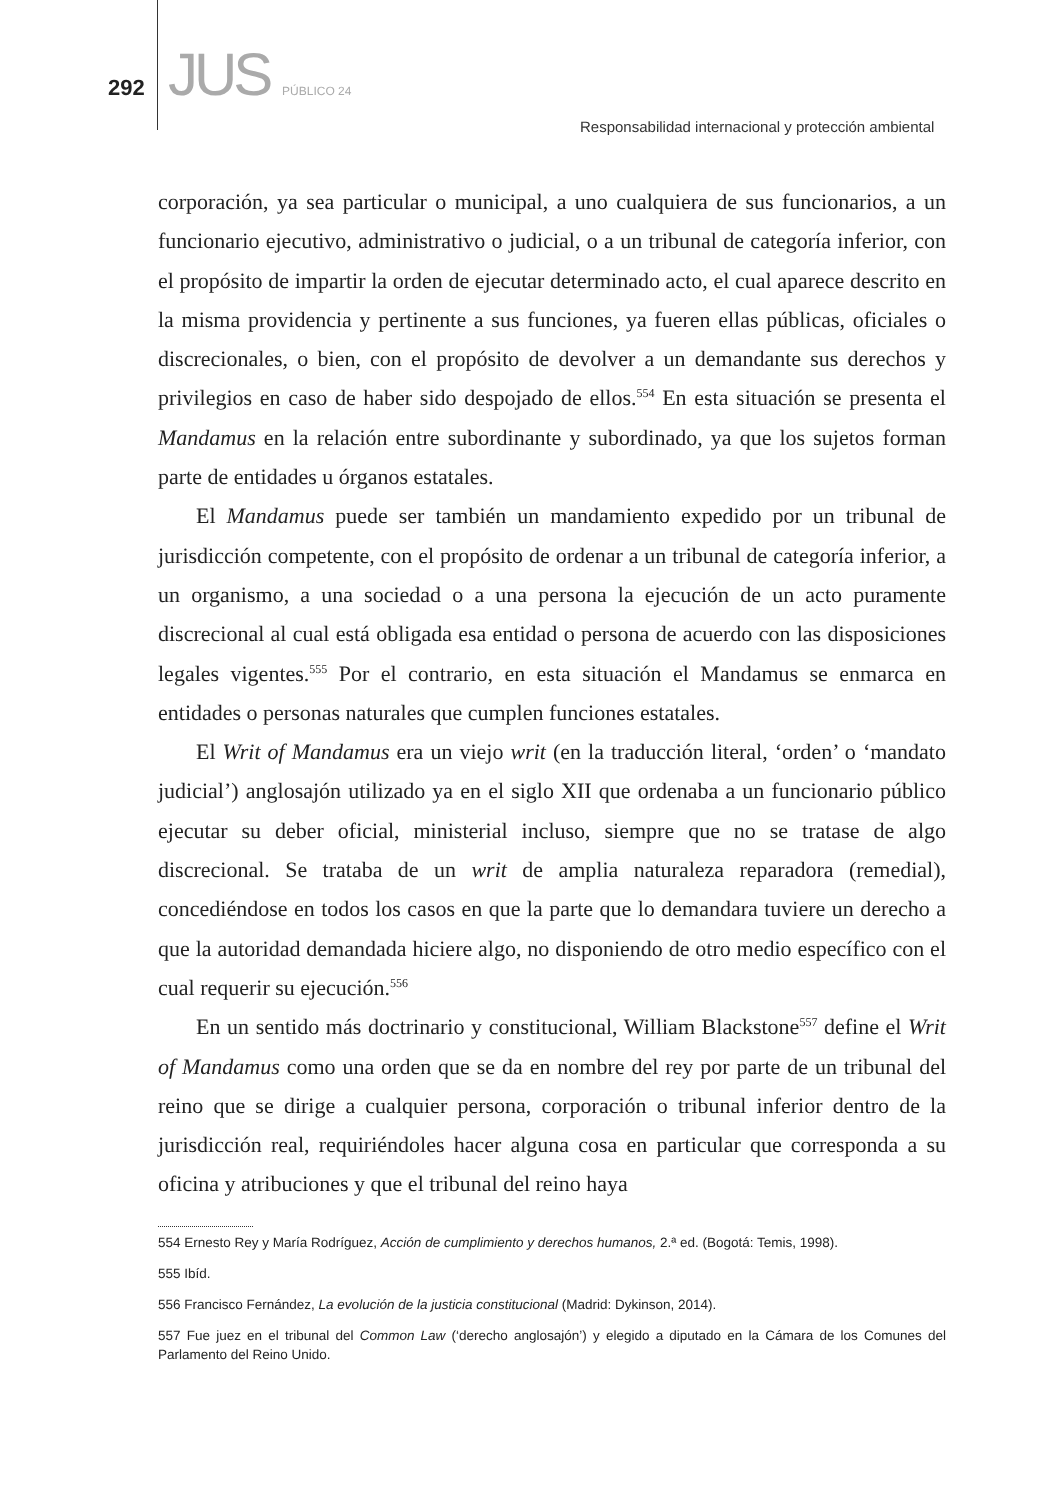292 JUS PÚBLICO 24
Responsabilidad internacional y protección ambiental
corporación, ya sea particular o municipal, a uno cualquiera de sus funcionarios, a un funcionario ejecutivo, administrativo o judicial, o a un tribunal de categoría inferior, con el propósito de impartir la orden de ejecutar determinado acto, el cual aparece descrito en la misma providencia y pertinente a sus funciones, ya fueren ellas públicas, oficiales o discrecionales, o bien, con el propósito de devolver a un demandante sus derechos y privilegios en caso de haber sido despojado de ellos.<sup>554</sup> En esta situación se presenta el Mandamus en la relación entre subordinante y subordinado, ya que los sujetos forman parte de entidades u órganos estatales.
El Mandamus puede ser también un mandamiento expedido por un tribunal de jurisdicción competente, con el propósito de ordenar a un tribunal de categoría inferior, a un organismo, a una sociedad o a una persona la ejecución de un acto puramente discrecional al cual está obligada esa entidad o persona de acuerdo con las disposiciones legales vigentes.<sup>555</sup> Por el contrario, en esta situación el Mandamus se enmarca en entidades o personas naturales que cumplen funciones estatales.
El Writ of Mandamus era un viejo writ (en la traducción literal, ‘orden’ o ‘mandato judicial’) anglosajón utilizado ya en el siglo XII que ordenaba a un funcionario público ejecutar su deber oficial, ministerial incluso, siempre que no se tratase de algo discrecional. Se trataba de un writ de amplia naturaleza reparadora (remedial), concediéndose en todos los casos en que la parte que lo demandara tuviere un derecho a que la autoridad demandada hiciere algo, no disponiendo de otro medio específico con el cual requerir su ejecución.<sup>556</sup>
En un sentido más doctrinario y constitucional, William Blackstone<sup>557</sup> define el Writ of Mandamus como una orden que se da en nombre del rey por parte de un tribunal del reino que se dirige a cualquier persona, corporación o tribunal inferior dentro de la jurisdicción real, requiriéndoles hacer alguna cosa en particular que corresponda a su oficina y atribuciones y que el tribunal del reino haya
554 Ernesto Rey y María Rodríguez, Acción de cumplimiento y derechos humanos, 2.ª ed. (Bogotá: Temis, 1998).
555 Ibíd.
556 Francisco Fernández, La evolución de la justicia constitucional (Madrid: Dykinson, 2014).
557 Fue juez en el tribunal del Common Law (‘derecho anglosajón’) y elegido a diputado en la Cámara de los Comunes del Parlamento del Reino Unido.